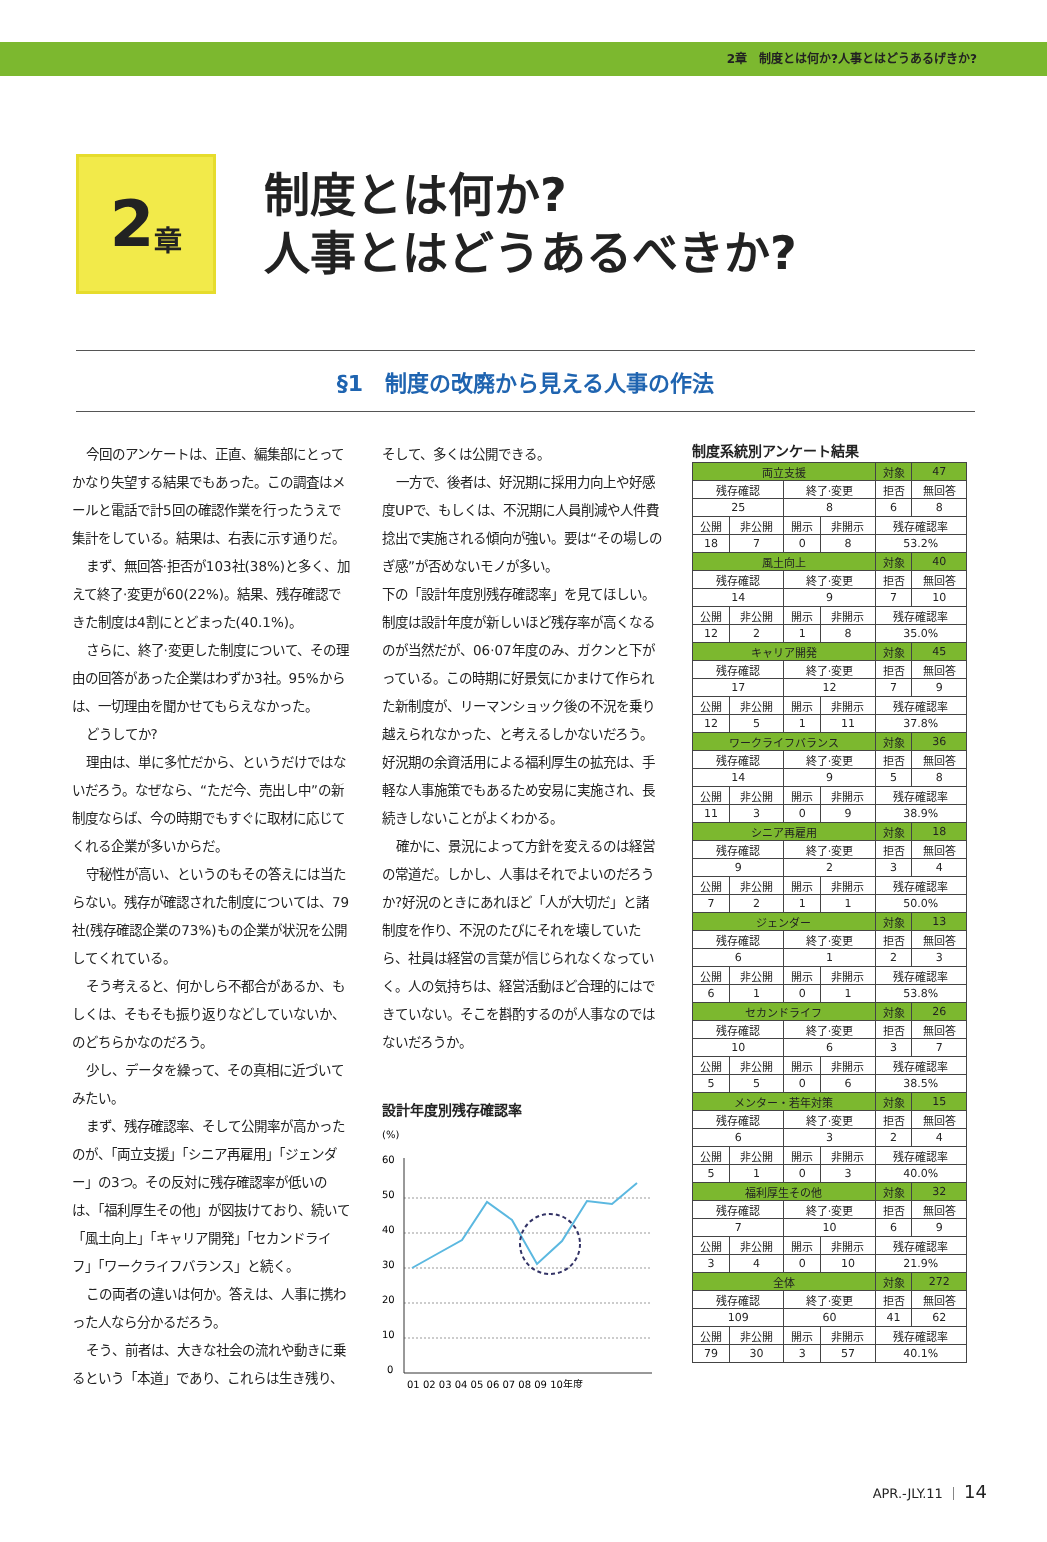2章　制度とは何か?人事とはどうあるげきか?
2 章
制度とは何か?
人事とはどうあるべきか?
§1　制度の改廃から見える人事の作法
今回のアンケートは、正直、編集部にとってかなり失望する結果でもあった。この調査はメールと電話で計5回の確認作業を行ったうえで集計をしている。結果は、右表に示す通りだ。
まず、無回答·拒否が103社(38%)と多く、加えて終了·変更が60(22%)。結果、残存確認できた制度は4割にとどまった(40.1%)。
さらに、終了·変更した制度について、その理由の回答があった企業はわずか3社。95%からは、一切理由を聞かせてもらえなかった。
どうしてか?
理由は、単に多忙だから、というだけではないだろう。なぜなら、“ただ今、売出し中”の新制度ならば、今の時期でもすぐに取材に応じてくれる企業が多いからだ。
守秘性が高い、というのもその答えには当たらない。残存が確認された制度については、79社(残存確認企業の73%)もの企業が状況を公開してくれている。
そう考えると、何かしら不都合があるか、もしくは、そもそも振り返りなどしていないか、のどちらかなのだろう。
少し、データを繰って、その真相に近づいてみたい。
まず、残存確認率、そして公開率が高かったのが、「両立支援」「シニア再雇用」「ジェンダー」の3つ。その反対に残存確認率が低いのは、「福利厚生その他」が図抜けており、続いて「風土向上」「キャリア開発」「セカンドライフ」「ワークライフバランス」と続く。
この両者の違いは何か。答えは、人事に携わった人なら分かるだろう。
そう、前者は、大きな社会の流れや動きに乗るという「本道」であり、これらは生き残り、
そして、多くは公開できる。
一方で、後者は、好況期に採用力向上や好感度UPで、もしくは、不況期に人員削減や人件費捻出で実施される傾向が強い。要は“その場しのぎ感”が否めないモノが多い。
下の「設計年度別残存確認率」を見てほしい。制度は設計年度が新しいほど残存率が高くなるのが当然だが、06·07年度のみ、ガクンと下がっている。この時期に好景気にかまけて作られた新制度が、リーマンショック後の不況を乗り越えられなかった、と考えるしかないだろう。好況期の余資活用による福利厚生の拡充は、手軽な人事施策でもあるため安易に実施され、長続きしないことがよくわかる。
確かに、景況によって方針を変えるのは経営の常道だ。しかし、人事はそれでよいのだろうか?好況のときにあれほど「人が大切だ」と諸制度を作り、不況のたびにそれを壊していたら、社員は経営の言葉が信じられなくなっていく。人の気持ちは、経営活動ほど合理的にはできていない。そこを斟酌するのが人事なのではないだろうか。
設計年度別残存確認率
(%)
60
50
40
30
20
10
0
01 02 03 04 05 06 07 08 09 10年度
制度系統別アンケート結果
| 両立支援 | | | | 対象 | 47 |
| 残存確認 | | 終了·変更 | | 拒否 | 無回答 |
| 25 | | 8 | | 6 | 8 |
| 公開 | 非公開 | 開示 | 非開示 | 残存確認率 | |
| 18 | 7 | 0 | 8 | 53.2% | |
| 風土向上 | | | | 対象 | 40 |
| 残存確認 | | 終了·変更 | | 拒否 | 無回答 |
| 14 | | 9 | | 7 | 10 |
| 公開 | 非公開 | 開示 | 非開示 | 残存確認率 | |
| 12 | 2 | 1 | 8 | 35.0% | |
| キャリア開発 | | | | 対象 | 45 |
| 残存確認 | | 終了·変更 | | 拒否 | 無回答 |
| 17 | | 12 | | 7 | 9 |
| 公開 | 非公開 | 開示 | 非開示 | 残存確認率 | |
| 12 | 5 | 1 | 11 | 37.8% | |
| ワークライフバランス | | | | 対象 | 36 |
| 残存確認 | | 終了·変更 | | 拒否 | 無回答 |
| 14 | | 9 | | 5 | 8 |
| 公開 | 非公開 | 開示 | 非開示 | 残存確認率 | |
| 11 | 3 | 0 | 9 | 38.9% | |
| シニア再雇用 | | | | 対象 | 18 |
| 残存確認 | | 終了·変更 | | 拒否 | 無回答 |
| 9 | | 2 | | 3 | 4 |
| 公開 | 非公開 | 開示 | 非開示 | 残存確認率 | |
| 7 | 2 | 1 | 1 | 50.0% | |
| ジェンダー | | | | 対象 | 13 |
| 残存確認 | | 終了·変更 | | 拒否 | 無回答 |
| 6 | | 1 | | 2 | 3 |
| 公開 | 非公開 | 開示 | 非開示 | 残存確認率 | |
| 6 | 1 | 0 | 1 | 53.8% | |
| セカンドライフ | | | | 対象 | 26 |
| 残存確認 | | 終了·変更 | | 拒否 | 無回答 |
| 10 | | 6 | | 3 | 7 |
| 公開 | 非公開 | 開示 | 非開示 | 残存確認率 | |
| 5 | 5 | 0 | 6 | 38.5% | |
| メンター・若年対策 | | | | 対象 | 15 |
| 残存確認 | | 終了·変更 | | 拒否 | 無回答 |
| 6 | | 3 | | 2 | 4 |
| 公開 | 非公開 | 開示 | 非開示 | 残存確認率 | |
| 5 | 1 | 0 | 3 | 40.0% | |
| 福利厚生その他 | | | | 対象 | 32 |
| 残存確認 | | 終了·変更 | | 拒否 | 無回答 |
| 7 | | 10 | | 6 | 9 |
| 公開 | 非公開 | 開示 | 非開示 | 残存確認率 | |
| 3 | 4 | 0 | 10 | 21.9% | |
| 全体 | | | | 対象 | 272 |
| 残存確認 | | 終了·変更 | | 拒否 | 無回答 |
| 109 | | 60 | | 41 | 62 |
| 公開 | 非公開 | 開示 | 非開示 | 残存確認率 | |
| 79 | 30 | 3 | 57 | 40.1% | |
APR.-JLY.11 ｜ 14